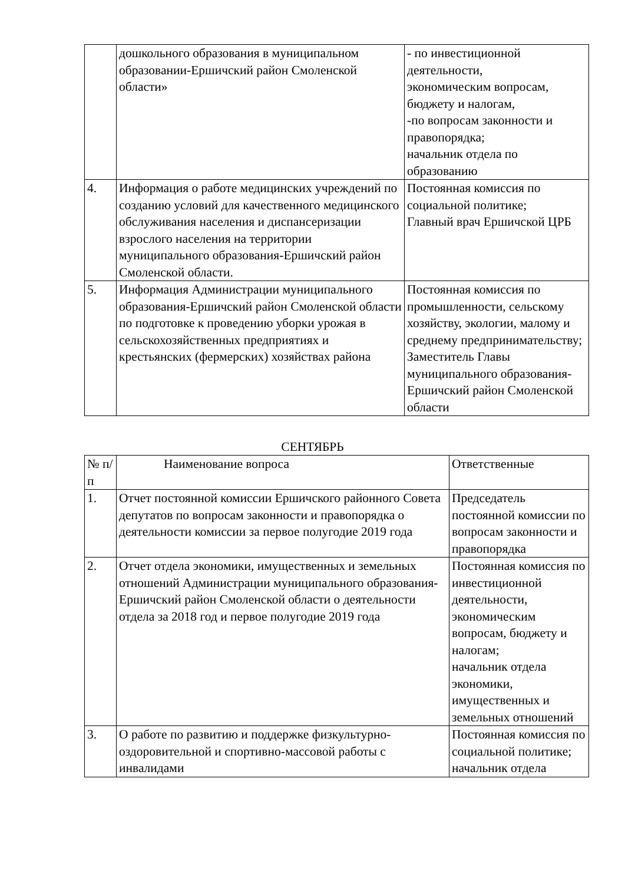| | дошкольного образования в муниципальном образовании-Ершичский район Смоленской области» | - по инвестиционной деятельности, экономическим вопросам, бюджету и налогам, -по вопросам законности и правопорядка; начальник отдела по образованию |
| 4. | Информация о работе медицинских учреждений по созданию условий для качественного медицинского обслуживания населения и диспансеризации взрослого населения на территории муниципального образования-Ершичский район Смоленской области. | Постоянная комиссия по социальной политике; Главный врач Ершичской ЦРБ |
| 5. | Информация Администрации муниципального образования-Ершичский район Смоленской области по подготовке к проведению уборки урожая в сельскохозяйственных предприятиях и крестьянских (фермерских) хозяйствах района | Постоянная комиссия по промышленности, сельскому хозяйству, экологии, малому и среднему предпринимательству; Заместитель Главы муниципального образования-Ершичский район Смоленской области |
СЕНТЯБРЬ
| № п/п | Наименование вопроса | Ответственные |
| 1. | Отчет постоянной комиссии Ершичского районного Совета депутатов по вопросам законности и правопорядка о деятельности комиссии за первое полугодие 2019 года | Председатель постоянной комиссии по вопросам законности и правопорядка |
| 2. | Отчет отдела экономики, имущественных и земельных отношений Администрации муниципального образования-Ершичский район Смоленской области о деятельности отдела за 2018 год и первое полугодие 2019 года | Постоянная комиссия по инвестиционной деятельности, экономическим вопросам, бюджету и налогам; начальник отдела экономики, имущественных и земельных отношений |
| 3. | О работе по развитию и поддержке физкультурно-оздоровительной и спортивно-массовой работы с инвалидами | Постоянная комиссия по социальной политике; начальник отдела |